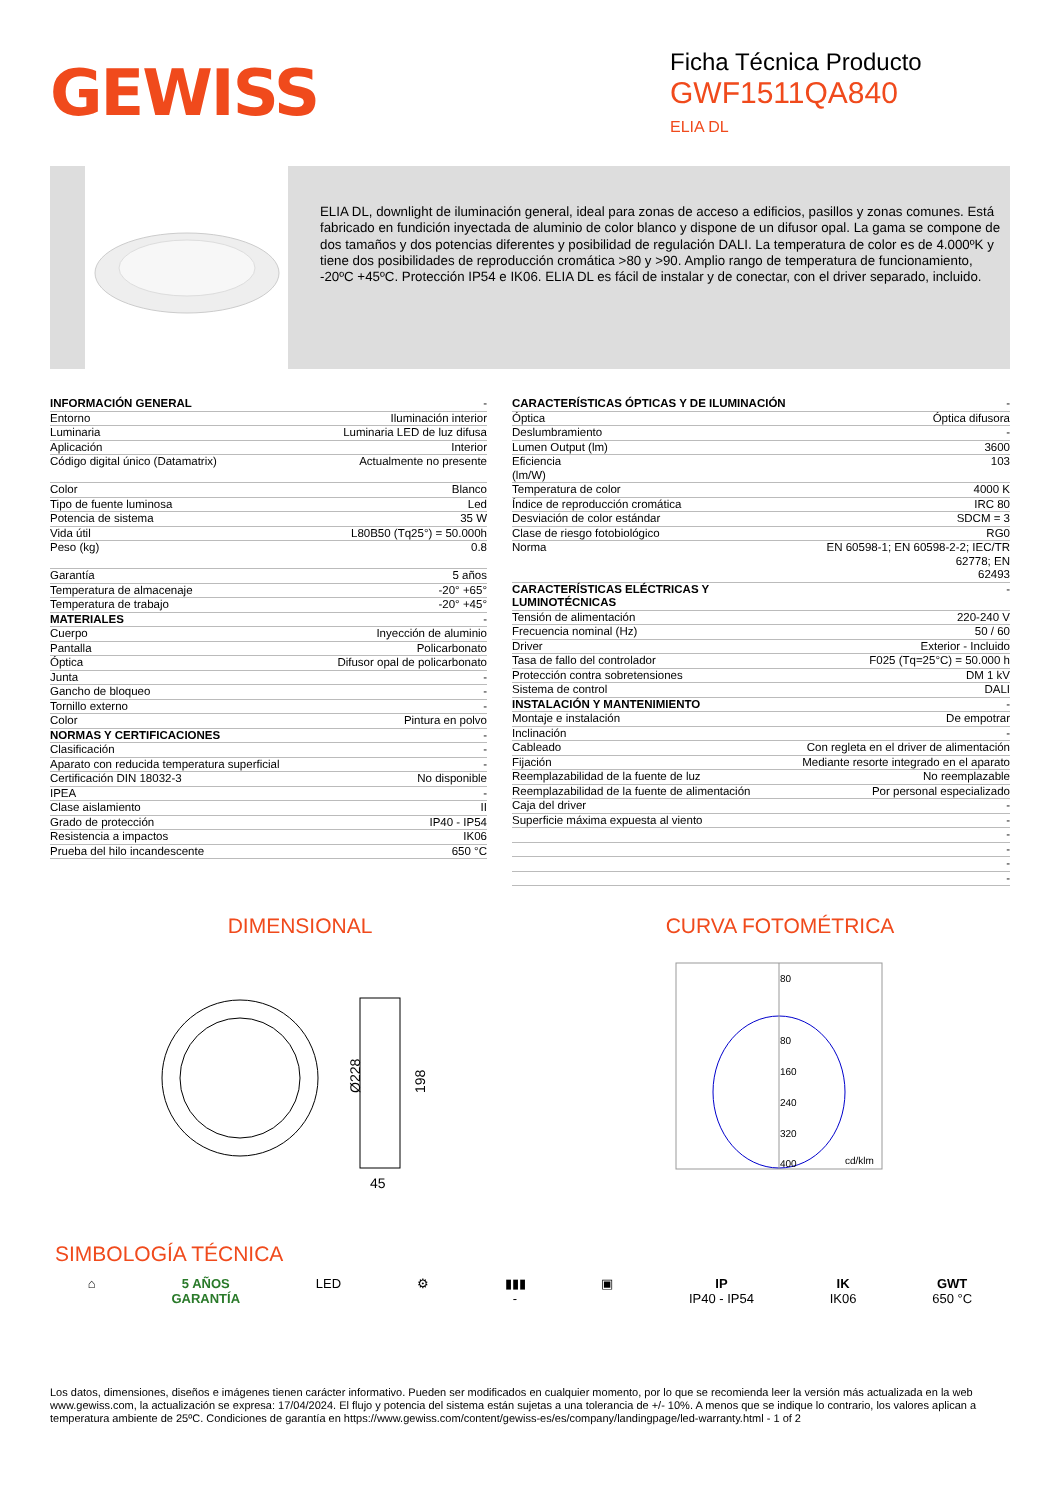GEWISS
Ficha Técnica Producto
GWF1511QA840
ELIA DL
ELIA DL, downlight de iluminación general, ideal para zonas de acceso a edificios, pasillos y zonas comunes. Está fabricado en fundición inyectada de aluminio de color blanco y dispone de un difusor opal. La gama se compone de dos tamaños y dos potencias diferentes y posibilidad de regulación DALI. La temperatura de color es de 4.000ºK y tiene dos posibilidades de reproducción cromática >80 y >90. Amplio rango de temperatura de funcionamiento, -20ºC +45ºC. Protección IP54 e IK06. ELIA DL es fácil de instalar y de conectar, con el driver separado, incluido.
| INFORMACIÓN GENERAL | - |
| Entorno | Iluminación interior |
| Luminaria | Luminaria LED de luz difusa |
| Aplicación | Interior |
| Código digital único (Datamatrix) | Actualmente no presente |
| Color | Blanco |
| Tipo de fuente luminosa | Led |
| Potencia de sistema | 35 W |
| Vida útil | L80B50 (Tq25°) = 50.000h |
| Peso (kg) | 0.8 |
| Garantía | 5 años |
| Temperatura de almacenaje | -20° +65° |
| Temperatura de trabajo | -20° +45° |
| MATERIALES | - |
| Cuerpo | Inyección de aluminio |
| Pantalla | Policarbonato |
| Óptica | Difusor opal de policarbonato |
| Junta | - |
| Gancho de bloqueo | - |
| Tornillo externo | - |
| Color | Pintura en polvo |
| NORMAS Y CERTIFICACIONES | - |
| Clasificación | - |
| Aparato con reducida temperatura superficial | - |
| Certificación DIN 18032-3 | No disponible |
| IPEA | - |
| Clase aislamiento | II |
| Grado de protección | IP40 - IP54 |
| Resistencia a impactos | IK06 |
| Prueba del hilo incandescente | 650 °C |
| CARACTERÍSTICAS ÓPTICAS Y DE ILUMINACIÓN | - |
| Óptica | Óptica difusora |
| Deslumbramiento | - |
| Lumen Output (lm) | 3600 |
| Eficiencia (lm/W) | 103 |
| Temperatura de color | 4000 K |
| Índice de reproducción cromática | IRC 80 |
| Desviación de color estándar | SDCM = 3 |
| Clase de riesgo fotobiológico | RG0 |
| Norma | EN 60598-1; EN 60598-2-2; IEC/TR 62778; EN 62493 |
| CARACTERÍSTICAS ELÉCTRICAS Y LUMINOTÉCNICAS | - |
| Tensión de alimentación | 220-240 V |
| Frecuencia nominal (Hz) | 50 / 60 |
| Driver | Exterior - Incluido |
| Tasa de fallo del controlador | F025 (Tq=25°C) = 50.000 h |
| Protección contra sobretensiones | DM 1 kV |
| Sistema de control | DALI |
| INSTALACIÓN Y MANTENIMIENTO | - |
| Montaje e instalación | De empotrar |
| Inclinación | - |
| Cableado | Con regleta en el driver de alimentación |
| Fijación | Mediante resorte integrado en el aparato |
| Reemplazabilidad de la fuente de luz | No reemplazable |
| Reemplazabilidad de la fuente de alimentación | Por personal especializado |
| Caja del driver | - |
| Superficie máxima expuesta al viento | - |
| | - |
| | - |
| | - |
| | - |
DIMENSIONAL
Ø228
198
45
CURVA FOTOMÉTRICA
80
80
160
240
320
400
cd/klm
SIMBOLOGÍA TÉCNICA
⌂ 5 AÑOS
GARANTÍA
LED ⚙ ▮▮▮
-
▣ IP
IP40 - IP54
IK
IK06
GWT
650 °C
Los datos, dimensiones, diseños e imágenes tienen carácter informativo. Pueden ser modificados en cualquier momento, por lo que se recomienda leer la versión más actualizada en la web www.gewiss.com, la actualización se expresa: 17/04/2024. El flujo y potencia del sistema están sujetas a una tolerancia de +/- 10%. A menos que se indique lo contrario, los valores aplican a temperatura ambiente de 25ºC. Condiciones de garantía en https://www.gewiss.com/content/gewiss-es/es/company/landingpage/led-warranty.html - 1 of 2